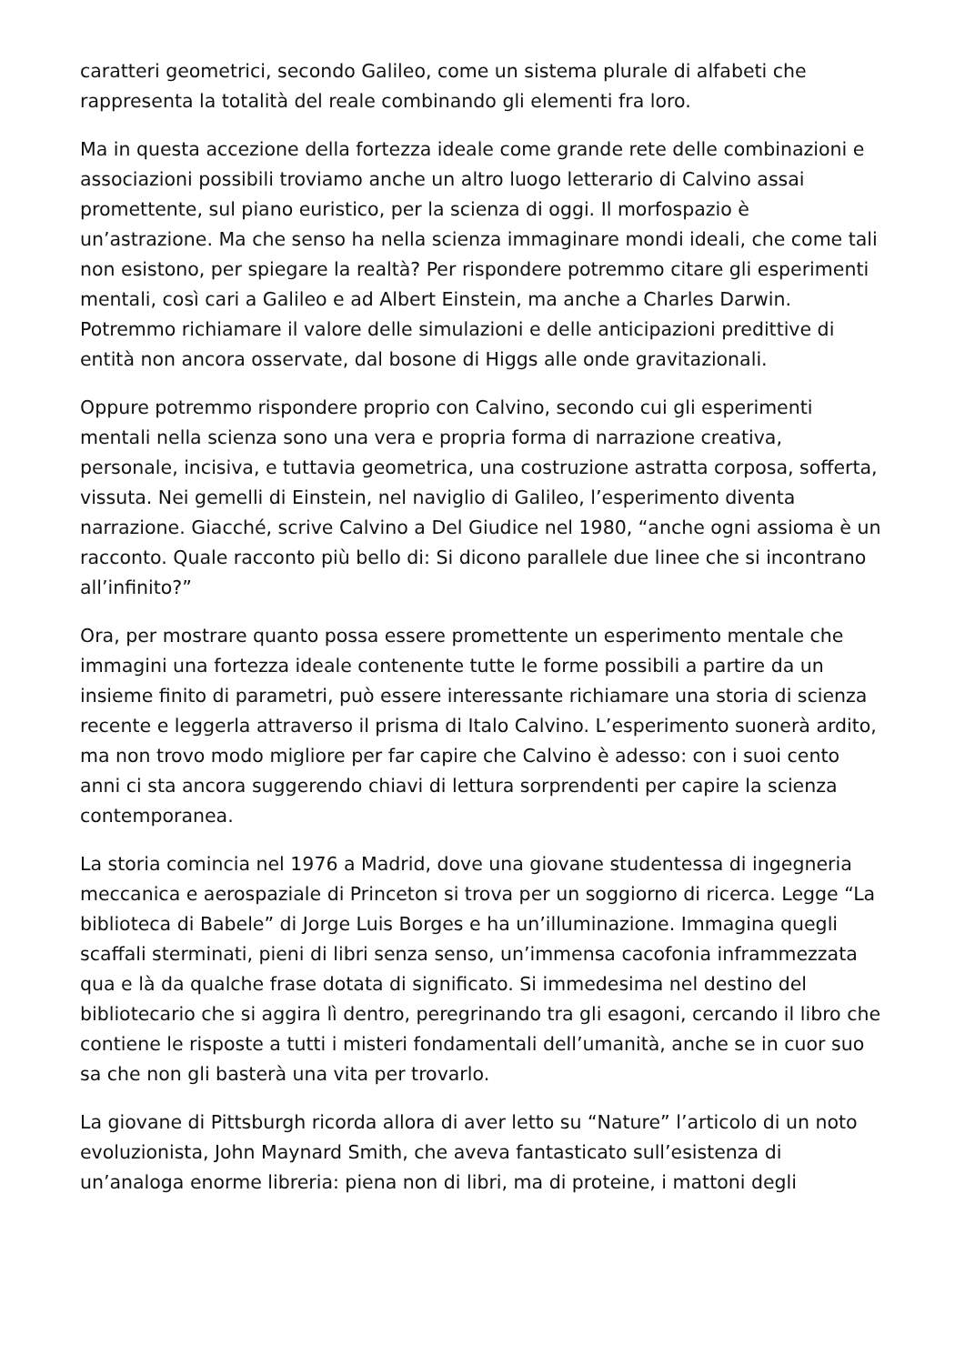caratteri geometrici, secondo Galileo, come un sistema plurale di alfabeti che rappresenta la totalità del reale combinando gli elementi fra loro.
Ma in questa accezione della fortezza ideale come grande rete delle combinazioni e associazioni possibili troviamo anche un altro luogo letterario di Calvino assai promettente, sul piano euristico, per la scienza di oggi. Il morfospazio è un’astrazione. Ma che senso ha nella scienza immaginare mondi ideali, che come tali non esistono, per spiegare la realtà? Per rispondere potremmo citare gli esperimenti mentali, così cari a Galileo e ad Albert Einstein, ma anche a Charles Darwin. Potremmo richiamare il valore delle simulazioni e delle anticipazioni predittive di entità non ancora osservate, dal bosone di Higgs alle onde gravitazionali.
Oppure potremmo rispondere proprio con Calvino, secondo cui gli esperimenti mentali nella scienza sono una vera e propria forma di narrazione creativa, personale, incisiva, e tuttavia geometrica, una costruzione astratta corposa, sofferta, vissuta. Nei gemelli di Einstein, nel naviglio di Galileo, l’esperimento diventa narrazione. Giacché, scrive Calvino a Del Giudice nel 1980, “anche ogni assioma è un racconto. Quale racconto più bello di: Si dicono parallele due linee che si incontrano all’infinito?”
Ora, per mostrare quanto possa essere promettente un esperimento mentale che immagini una fortezza ideale contenente tutte le forme possibili a partire da un insieme finito di parametri, può essere interessante richiamare una storia di scienza recente e leggerla attraverso il prisma di Italo Calvino. L’esperimento suonerà ardito, ma non trovo modo migliore per far capire che Calvino è adesso: con i suoi cento anni ci sta ancora suggerendo chiavi di lettura sorprendenti per capire la scienza contemporanea.
La storia comincia nel 1976 a Madrid, dove una giovane studentessa di ingegneria meccanica e aerospaziale di Princeton si trova per un soggiorno di ricerca. Legge “La biblioteca di Babele” di Jorge Luis Borges e ha un’illuminazione. Immagina quegli scaffali sterminati, pieni di libri senza senso, un’immensa cacofonia inframmezzata qua e là da qualche frase dotata di significato. Si immedesima nel destino del bibliotecario che si aggira lì dentro, peregrinando tra gli esagoni, cercando il libro che contiene le risposte a tutti i misteri fondamentali dell’umanità, anche se in cuor suo sa che non gli basterà una vita per trovarlo.
La giovane di Pittsburgh ricorda allora di aver letto su “Nature” l’articolo di un noto evoluzionista, John Maynard Smith, che aveva fantasticato sull’esistenza di un’analoga enorme libreria: piena non di libri, ma di proteine, i mattoni degli